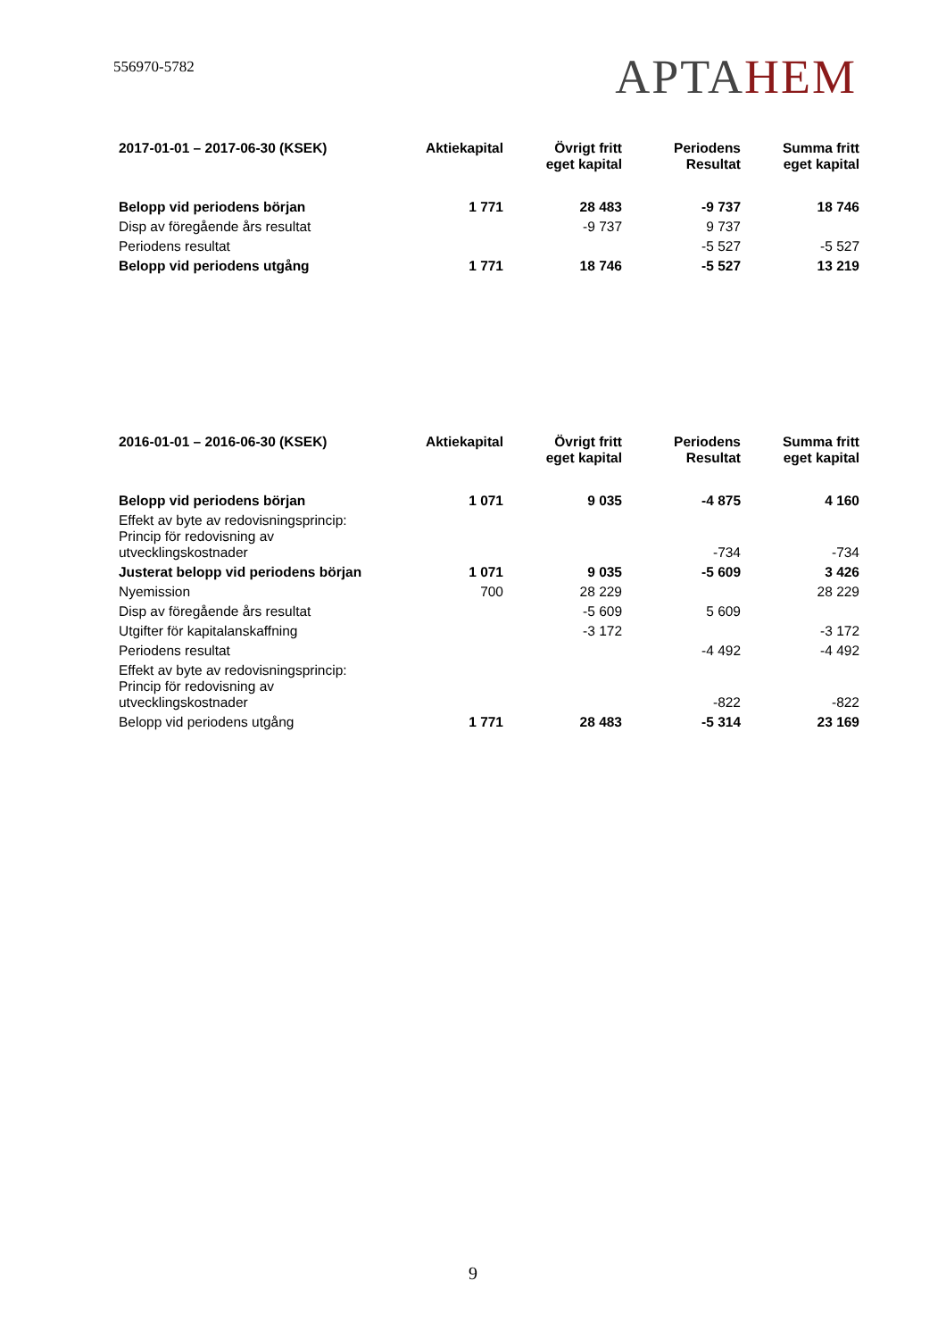556970-5782
APTAHEM
| 2017-01-01 – 2017-06-30 (KSEK) | Aktiekapital | Övrigt fritt eget kapital | Periodens Resultat | Summa fritt eget kapital |
| --- | --- | --- | --- | --- |
| Belopp vid periodens början | 1 771 | 28 483 | -9 737 | 18 746 |
| Disp av föregående års resultat | | -9 737 | 9 737 | |
| Periodens resultat | | | -5 527 | -5 527 |
| Belopp vid periodens utgång | 1 771 | 18 746 | -5 527 | 13 219 |
| 2016-01-01 – 2016-06-30 (KSEK) | Aktiekapital | Övrigt fritt eget kapital | Periodens Resultat | Summa fritt eget kapital |
| --- | --- | --- | --- | --- |
| Belopp vid periodens början | 1 071 | 9 035 | -4 875 | 4 160 |
| Effekt av byte av redovisningsprincip: Princip för redovisning av utvecklingskostnader | | | -734 | -734 |
| Justerat belopp vid periodens början | 1 071 | 9 035 | -5 609 | 3 426 |
| Nyemission | 700 | 28 229 | | 28 229 |
| Disp av föregående års resultat | | -5 609 | 5 609 | |
| Utgifter för kapitalanskaffning | | -3 172 | | -3 172 |
| Periodens resultat | | | -4 492 | -4 492 |
| Effekt av byte av redovisningsprincip: Princip för redovisning av utvecklingskostnader | | | -822 | -822 |
| Belopp vid periodens utgång | 1 771 | 28 483 | -5 314 | 23 169 |
9